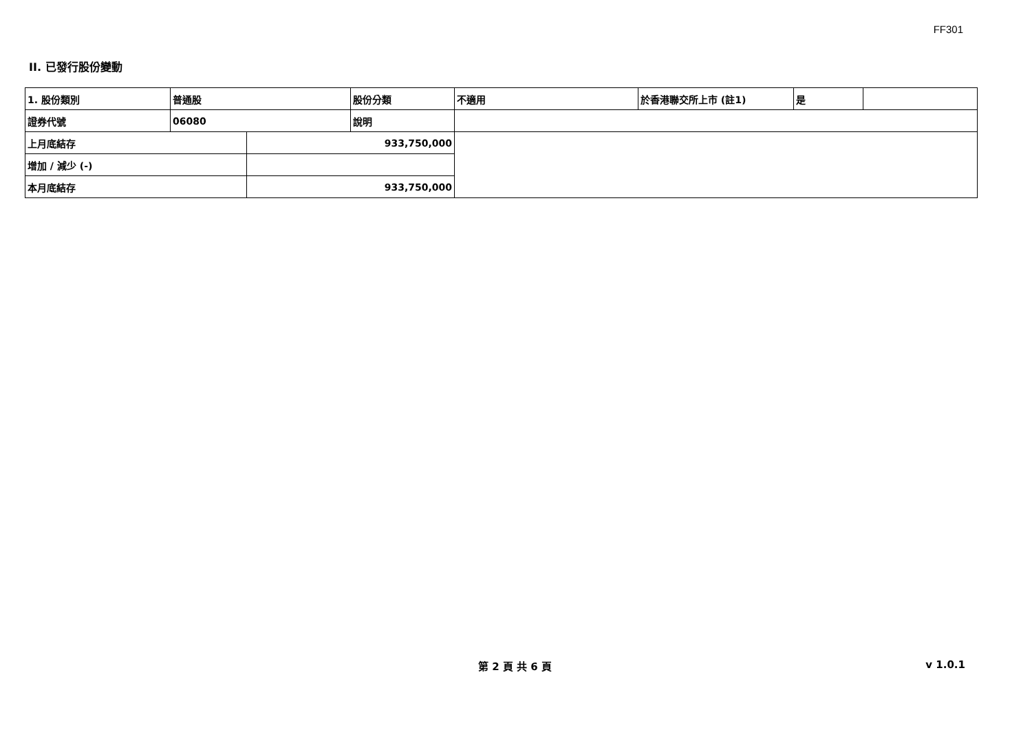FF301
II. 已發行股份變動
| 1. 股份類別 | 普通股 | | 股份分類 | 不適用 | 於香港聯交所上市 (註1) | 是 | |
| 證券代號 | 06080 | | 說明 | | | | |
| 上月底結存 | | 933,750,000 | | | | | |
| 增加 / 減少 (-) | | | | | | | |
| 本月底結存 | | 933,750,000 | | | | | |
第 2 頁 共 6 頁 v 1.0.1